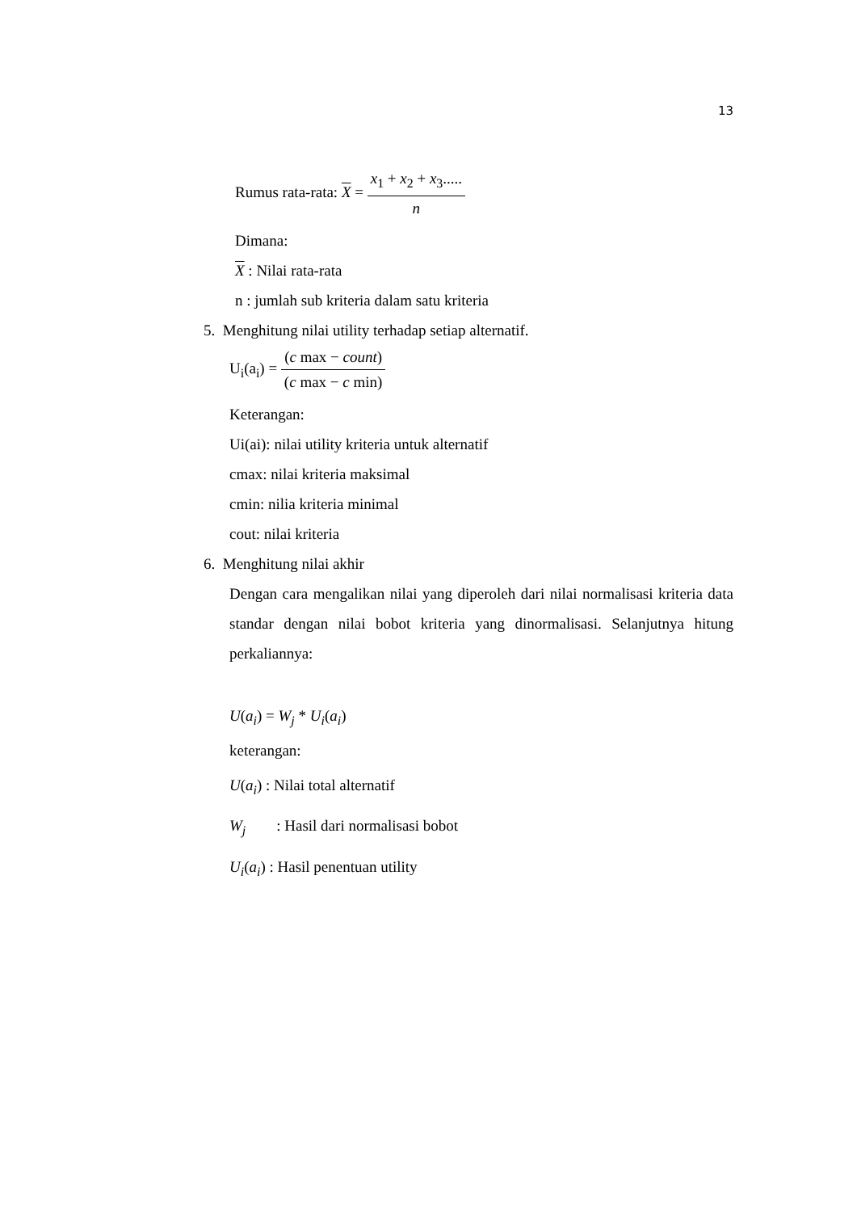13
Rumus rata-rata: X = x<sub>1</sub> + x<sub>2</sub> + x<sub>3</sub>..... n
Dimana:
X : Nilai rata-rata
n : jumlah sub kriteria dalam satu kriteria
5. Menghitung nilai utility terhadap setiap alternatif.
U<sub>i</sub>(a<sub>i</sub>) = (c max − count) (c max − c min)
Keterangan:
Ui(ai): nilai utility kriteria untuk alternatif
cmax: nilai kriteria maksimal
cmin: nilia kriteria minimal
cout: nilai kriteria
6. Menghitung nilai akhir
Dengan cara mengalikan nilai yang diperoleh dari nilai normalisasi kriteria data standar dengan nilai bobot kriteria yang dinormalisasi. Selanjutnya hitung perkaliannya:
U(a<sub>i</sub>) = W<sub>j</sub> * U<sub>i</sub>(a<sub>i</sub>)
keterangan:
U(a<sub>i</sub>) : Nilai total alternatif
W<sub>j</sub> : Hasil dari normalisasi bobot
U<sub>i</sub>(a<sub>i</sub>) : Hasil penentuan utility